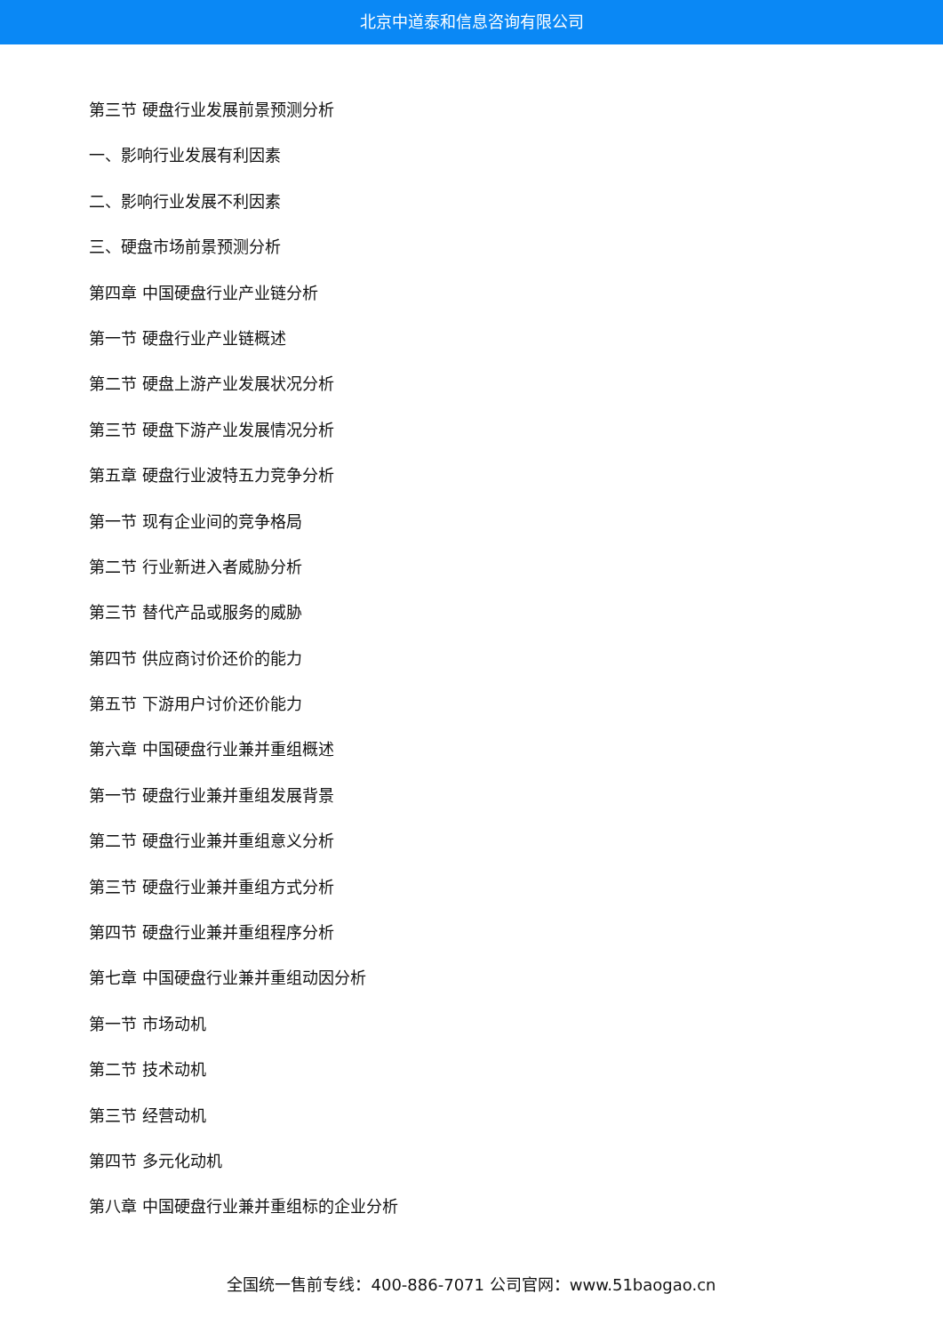北京中道泰和信息咨询有限公司
第三节 硬盘行业发展前景预测分析
一、影响行业发展有利因素
二、影响行业发展不利因素
三、硬盘市场前景预测分析
第四章 中国硬盘行业产业链分析
第一节 硬盘行业产业链概述
第二节 硬盘上游产业发展状况分析
第三节 硬盘下游产业发展情况分析
第五章 硬盘行业波特五力竞争分析
第一节 现有企业间的竞争格局
第二节 行业新进入者威胁分析
第三节 替代产品或服务的威胁
第四节 供应商讨价还价的能力
第五节 下游用户讨价还价能力
第六章 中国硬盘行业兼并重组概述
第一节 硬盘行业兼并重组发展背景
第二节 硬盘行业兼并重组意义分析
第三节 硬盘行业兼并重组方式分析
第四节 硬盘行业兼并重组程序分析
第七章 中国硬盘行业兼并重组动因分析
第一节 市场动机
第二节 技术动机
第三节 经营动机
第四节 多元化动机
第八章 中国硬盘行业兼并重组标的企业分析
全国统一售前专线：400-886-7071 公司官网：www.51baogao.cn